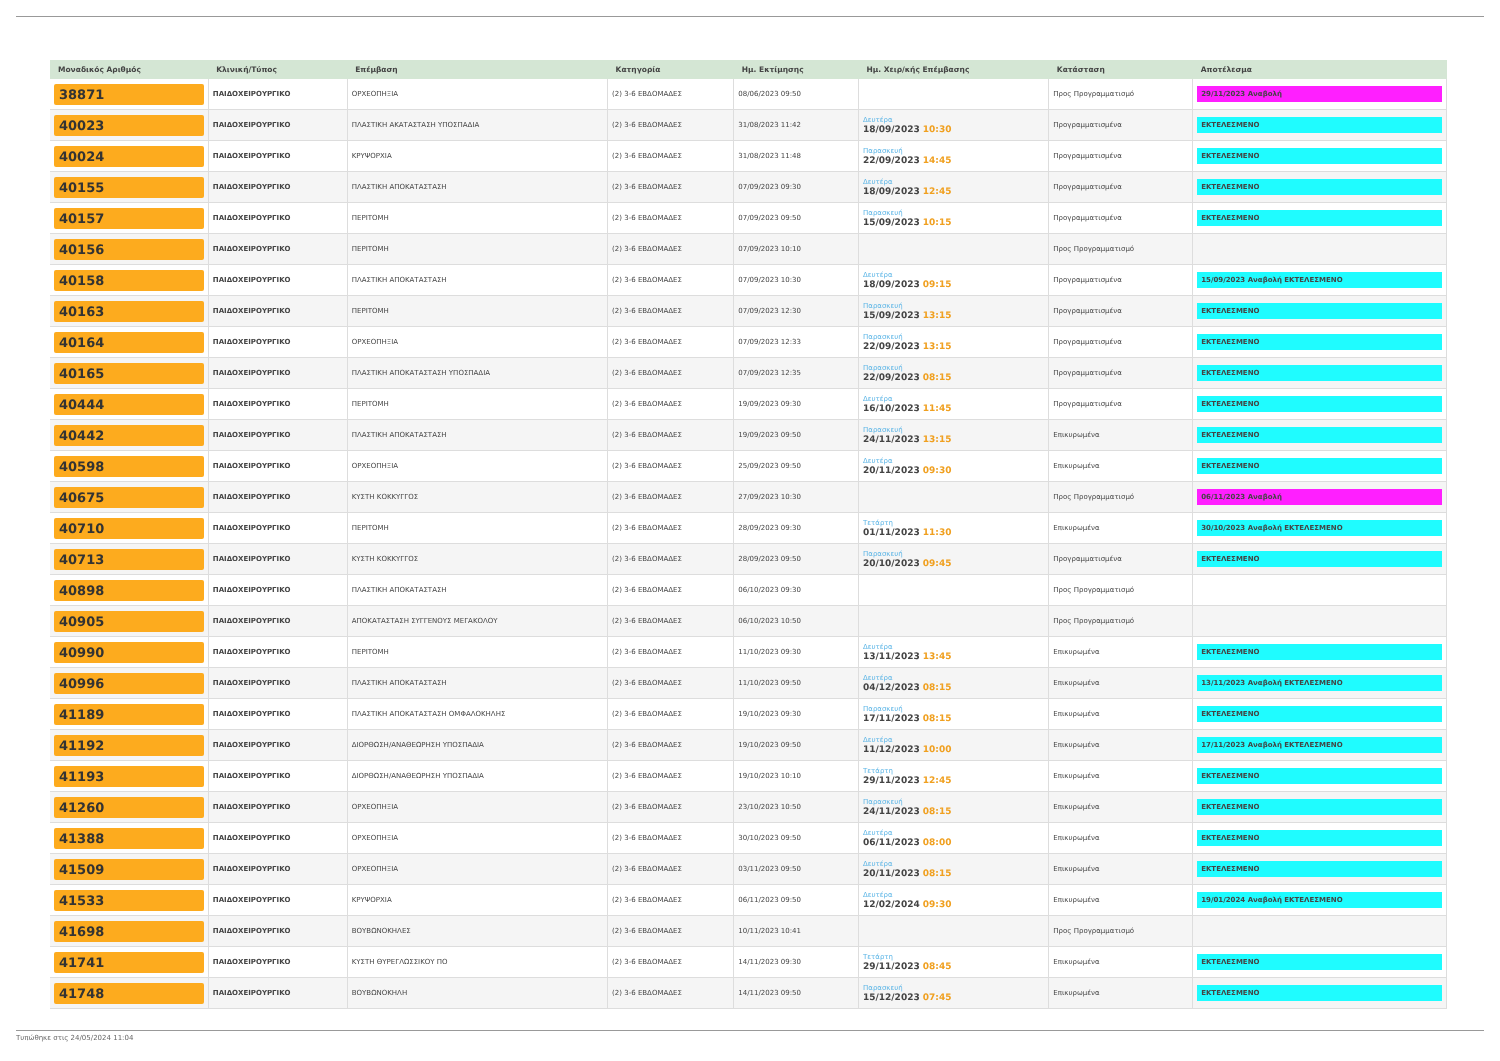| Μοναδικός Αριθμός | Κλινική/Τύπος | Επέμβαση | Κατηγορία | Ημ. Εκτίμησης | Ημ. Χειρ/κής Επέμβασης | Κατάσταση | Αποτέλεσμα |
| --- | --- | --- | --- | --- | --- | --- | --- |
| 38871 | ΠΑΙΔΟΧΕΙΡΟΥΡΓΙΚΟ | ΟΡΧΕΟΠΗΞΙΑ | (2) 3-6 ΕΒΔΟΜΑΔΕΣ | 08/06/2023 09:50 | | Προς Προγραμματισμό | 29/11/2023 Αναβολή |
| 40023 | ΠΑΙΔΟΧΕΙΡΟΥΡΓΙΚΟ | ΠΛΑΣΤΙΚΗ ΑΚΑΤΑΣΤΑΣΗ ΥΠΟΣΠΑΔΙΑ | (2) 3-6 ΕΒΔΟΜΑΔΕΣ | 31/08/2023 11:42 | Δευτέρα 18/09/2023 10:30 | Προγραμματισμένα | ΕΚΤΕΛΕΣΜΕΝΟ |
| 40024 | ΠΑΙΔΟΧΕΙΡΟΥΡΓΙΚΟ | ΚΡΥΨΟΡΧΙΑ | (2) 3-6 ΕΒΔΟΜΑΔΕΣ | 31/08/2023 11:48 | Παρασκευή 22/09/2023 14:45 | Προγραμματισμένα | ΕΚΤΕΛΕΣΜΕΝΟ |
| 40155 | ΠΑΙΔΟΧΕΙΡΟΥΡΓΙΚΟ | ΠΛΑΣΤΙΚΗ ΑΠΟΚΑΤΑΣΤΑΣΗ | (2) 3-6 ΕΒΔΟΜΑΔΕΣ | 07/09/2023 09:30 | Δευτέρα 18/09/2023 12:45 | Προγραμματισμένα | ΕΚΤΕΛΕΣΜΕΝΟ |
| 40157 | ΠΑΙΔΟΧΕΙΡΟΥΡΓΙΚΟ | ΠΕΡΙΤΟΜΗ | (2) 3-6 ΕΒΔΟΜΑΔΕΣ | 07/09/2023 09:50 | Παρασκευή 15/09/2023 10:15 | Προγραμματισμένα | ΕΚΤΕΛΕΣΜΕΝΟ |
| 40156 | ΠΑΙΔΟΧΕΙΡΟΥΡΓΙΚΟ | ΠΕΡΙΤΟΜΗ | (2) 3-6 ΕΒΔΟΜΑΔΕΣ | 07/09/2023 10:10 | | Προς Προγραμματισμό | |
| 40158 | ΠΑΙΔΟΧΕΙΡΟΥΡΓΙΚΟ | ΠΛΑΣΤΙΚΗ ΑΠΟΚΑΤΑΣΤΑΣΗ | (2) 3-6 ΕΒΔΟΜΑΔΕΣ | 07/09/2023 10:30 | Δευτέρα 18/09/2023 09:15 | Προγραμματισμένα | 15/09/2023 Αναβολή ΕΚΤΕΛΕΣΜΕΝΟ |
| 40163 | ΠΑΙΔΟΧΕΙΡΟΥΡΓΙΚΟ | ΠΕΡΙΤΟΜΗ | (2) 3-6 ΕΒΔΟΜΑΔΕΣ | 07/09/2023 12:30 | Παρασκευή 15/09/2023 13:15 | Προγραμματισμένα | ΕΚΤΕΛΕΣΜΕΝΟ |
| 40164 | ΠΑΙΔΟΧΕΙΡΟΥΡΓΙΚΟ | ΟΡΧΕΟΠΗΞΙΑ | (2) 3-6 ΕΒΔΟΜΑΔΕΣ | 07/09/2023 12:33 | Παρασκευή 22/09/2023 13:15 | Προγραμματισμένα | ΕΚΤΕΛΕΣΜΕΝΟ |
| 40165 | ΠΑΙΔΟΧΕΙΡΟΥΡΓΙΚΟ | ΠΛΑΣΤΙΚΗ ΑΠΟΚΑΤΑΣΤΑΣΗ ΥΠΟΣΠΑΔΙΑ | (2) 3-6 ΕΒΔΟΜΑΔΕΣ | 07/09/2023 12:35 | Παρασκευή 22/09/2023 08:15 | Προγραμματισμένα | ΕΚΤΕΛΕΣΜΕΝΟ |
| 40444 | ΠΑΙΔΟΧΕΙΡΟΥΡΓΙΚΟ | ΠΕΡΙΤΟΜΗ | (2) 3-6 ΕΒΔΟΜΑΔΕΣ | 19/09/2023 09:30 | Δευτέρα 16/10/2023 11:45 | Προγραμματισμένα | ΕΚΤΕΛΕΣΜΕΝΟ |
| 40442 | ΠΑΙΔΟΧΕΙΡΟΥΡΓΙΚΟ | ΠΛΑΣΤΙΚΗ ΑΠΟΚΑΤΑΣΤΑΣΗ | (2) 3-6 ΕΒΔΟΜΑΔΕΣ | 19/09/2023 09:50 | Παρασκευή 24/11/2023 13:15 | Επικυρωμένα | ΕΚΤΕΛΕΣΜΕΝΟ |
| 40598 | ΠΑΙΔΟΧΕΙΡΟΥΡΓΙΚΟ | ΟΡΧΕΟΠΗΞΙΑ | (2) 3-6 ΕΒΔΟΜΑΔΕΣ | 25/09/2023 09:50 | Δευτέρα 20/11/2023 09:30 | Επικυρωμένα | ΕΚΤΕΛΕΣΜΕΝΟ |
| 40675 | ΠΑΙΔΟΧΕΙΡΟΥΡΓΙΚΟ | ΚΥΣΤΗ ΚΟΚΚΥΓΓΟΣ | (2) 3-6 ΕΒΔΟΜΑΔΕΣ | 27/09/2023 10:30 | | Προς Προγραμματισμό | 06/11/2023 Αναβολή |
| 40710 | ΠΑΙΔΟΧΕΙΡΟΥΡΓΙΚΟ | ΠΕΡΙΤΟΜΗ | (2) 3-6 ΕΒΔΟΜΑΔΕΣ | 28/09/2023 09:30 | Τετάρτη 01/11/2023 11:30 | Επικυρωμένα | 30/10/2023 Αναβολή ΕΚΤΕΛΕΣΜΕΝΟ |
| 40713 | ΠΑΙΔΟΧΕΙΡΟΥΡΓΙΚΟ | ΚΥΣΤΗ ΚΟΚΚΥΓΓΟΣ | (2) 3-6 ΕΒΔΟΜΑΔΕΣ | 28/09/2023 09:50 | Παρασκευή 20/10/2023 09:45 | Προγραμματισμένα | ΕΚΤΕΛΕΣΜΕΝΟ |
| 40898 | ΠΑΙΔΟΧΕΙΡΟΥΡΓΙΚΟ | ΠΛΑΣΤΙΚΗ ΑΠΟΚΑΤΑΣΤΑΣΗ | (2) 3-6 ΕΒΔΟΜΑΔΕΣ | 06/10/2023 09:30 | | Προς Προγραμματισμό | |
| 40905 | ΠΑΙΔΟΧΕΙΡΟΥΡΓΙΚΟ | ΑΠΟΚΑΤΑΣΤΑΣΗ ΣΥΓΓΕΝΟΥΣ ΜΕΓΑΚΟΛΟΥ | (2) 3-6 ΕΒΔΟΜΑΔΕΣ | 06/10/2023 10:50 | | Προς Προγραμματισμό | |
| 40990 | ΠΑΙΔΟΧΕΙΡΟΥΡΓΙΚΟ | ΠΕΡΙΤΟΜΗ | (2) 3-6 ΕΒΔΟΜΑΔΕΣ | 11/10/2023 09:30 | Δευτέρα 13/11/2023 13:45 | Επικυρωμένα | ΕΚΤΕΛΕΣΜΕΝΟ |
| 40996 | ΠΑΙΔΟΧΕΙΡΟΥΡΓΙΚΟ | ΠΛΑΣΤΙΚΗ ΑΠΟΚΑΤΑΣΤΑΣΗ | (2) 3-6 ΕΒΔΟΜΑΔΕΣ | 11/10/2023 09:50 | Δευτέρα 04/12/2023 08:15 | Επικυρωμένα | 13/11/2023 Αναβολή ΕΚΤΕΛΕΣΜΕΝΟ |
| 41189 | ΠΑΙΔΟΧΕΙΡΟΥΡΓΙΚΟ | ΠΛΑΣΤΙΚΗ ΑΠΟΚΑΤΑΣΤΑΣΗ ΟΜΦΑΛΟΚΗΛΗΣ | (2) 3-6 ΕΒΔΟΜΑΔΕΣ | 19/10/2023 09:30 | Παρασκευή 17/11/2023 08:15 | Επικυρωμένα | ΕΚΤΕΛΕΣΜΕΝΟ |
| 41192 | ΠΑΙΔΟΧΕΙΡΟΥΡΓΙΚΟ | ΔΙΟΡΘΩΣΗ/ΑΝΑΘΕΩΡΗΣΗ ΥΠΟΣΠΑΔΙΑ | (2) 3-6 ΕΒΔΟΜΑΔΕΣ | 19/10/2023 09:50 | Δευτέρα 11/12/2023 10:00 | Επικυρωμένα | 17/11/2023 Αναβολή ΕΚΤΕΛΕΣΜΕΝΟ |
| 41193 | ΠΑΙΔΟΧΕΙΡΟΥΡΓΙΚΟ | ΔΙΟΡΘΩΣΗ/ΑΝΑΘΕΩΡΗΣΗ ΥΠΟΣΠΑΔΙΑ | (2) 3-6 ΕΒΔΟΜΑΔΕΣ | 19/10/2023 10:10 | Τετάρτη 29/11/2023 12:45 | Επικυρωμένα | ΕΚΤΕΛΕΣΜΕΝΟ |
| 41260 | ΠΑΙΔΟΧΕΙΡΟΥΡΓΙΚΟ | ΟΡΧΕΟΠΗΞΙΑ | (2) 3-6 ΕΒΔΟΜΑΔΕΣ | 23/10/2023 10:50 | Παρασκευή 24/11/2023 08:15 | Επικυρωμένα | ΕΚΤΕΛΕΣΜΕΝΟ |
| 41388 | ΠΑΙΔΟΧΕΙΡΟΥΡΓΙΚΟ | ΟΡΧΕΟΠΗΞΙΑ | (2) 3-6 ΕΒΔΟΜΑΔΕΣ | 30/10/2023 09:50 | Δευτέρα 06/11/2023 08:00 | Επικυρωμένα | ΕΚΤΕΛΕΣΜΕΝΟ |
| 41509 | ΠΑΙΔΟΧΕΙΡΟΥΡΓΙΚΟ | ΟΡΧΕΟΠΗΞΙΑ | (2) 3-6 ΕΒΔΟΜΑΔΕΣ | 03/11/2023 09:50 | Δευτέρα 20/11/2023 08:15 | Επικυρωμένα | ΕΚΤΕΛΕΣΜΕΝΟ |
| 41533 | ΠΑΙΔΟΧΕΙΡΟΥΡΓΙΚΟ | ΚΡΥΨΟΡΧΙΑ | (2) 3-6 ΕΒΔΟΜΑΔΕΣ | 06/11/2023 09:50 | Δευτέρα 12/02/2024 09:30 | Επικυρωμένα | 19/01/2024 Αναβολή ΕΚΤΕΛΕΣΜΕΝΟ |
| 41698 | ΠΑΙΔΟΧΕΙΡΟΥΡΓΙΚΟ | ΒΟΥΒΩΝΟΚΗΛΕΣ | (2) 3-6 ΕΒΔΟΜΑΔΕΣ | 10/11/2023 10:41 | | Προς Προγραμματισμό | |
| 41741 | ΠΑΙΔΟΧΕΙΡΟΥΡΓΙΚΟ | ΚΥΣΤΗ ΘΥΡΕΓΛΩΣΣΙΚΟΥ ΠΟ | (2) 3-6 ΕΒΔΟΜΑΔΕΣ | 14/11/2023 09:30 | Τετάρτη 29/11/2023 08:45 | Επικυρωμένα | ΕΚΤΕΛΕΣΜΕΝΟ |
| 41748 | ΠΑΙΔΟΧΕΙΡΟΥΡΓΙΚΟ | ΒΟΥΒΩΝΟΚΗΛΗ | (2) 3-6 ΕΒΔΟΜΑΔΕΣ | 14/11/2023 09:50 | Παρασκευή 15/12/2023 07:45 | Επικυρωμένα | ΕΚΤΕΛΕΣΜΕΝΟ |
Τυπώθηκε στις 24/05/2024 11:04